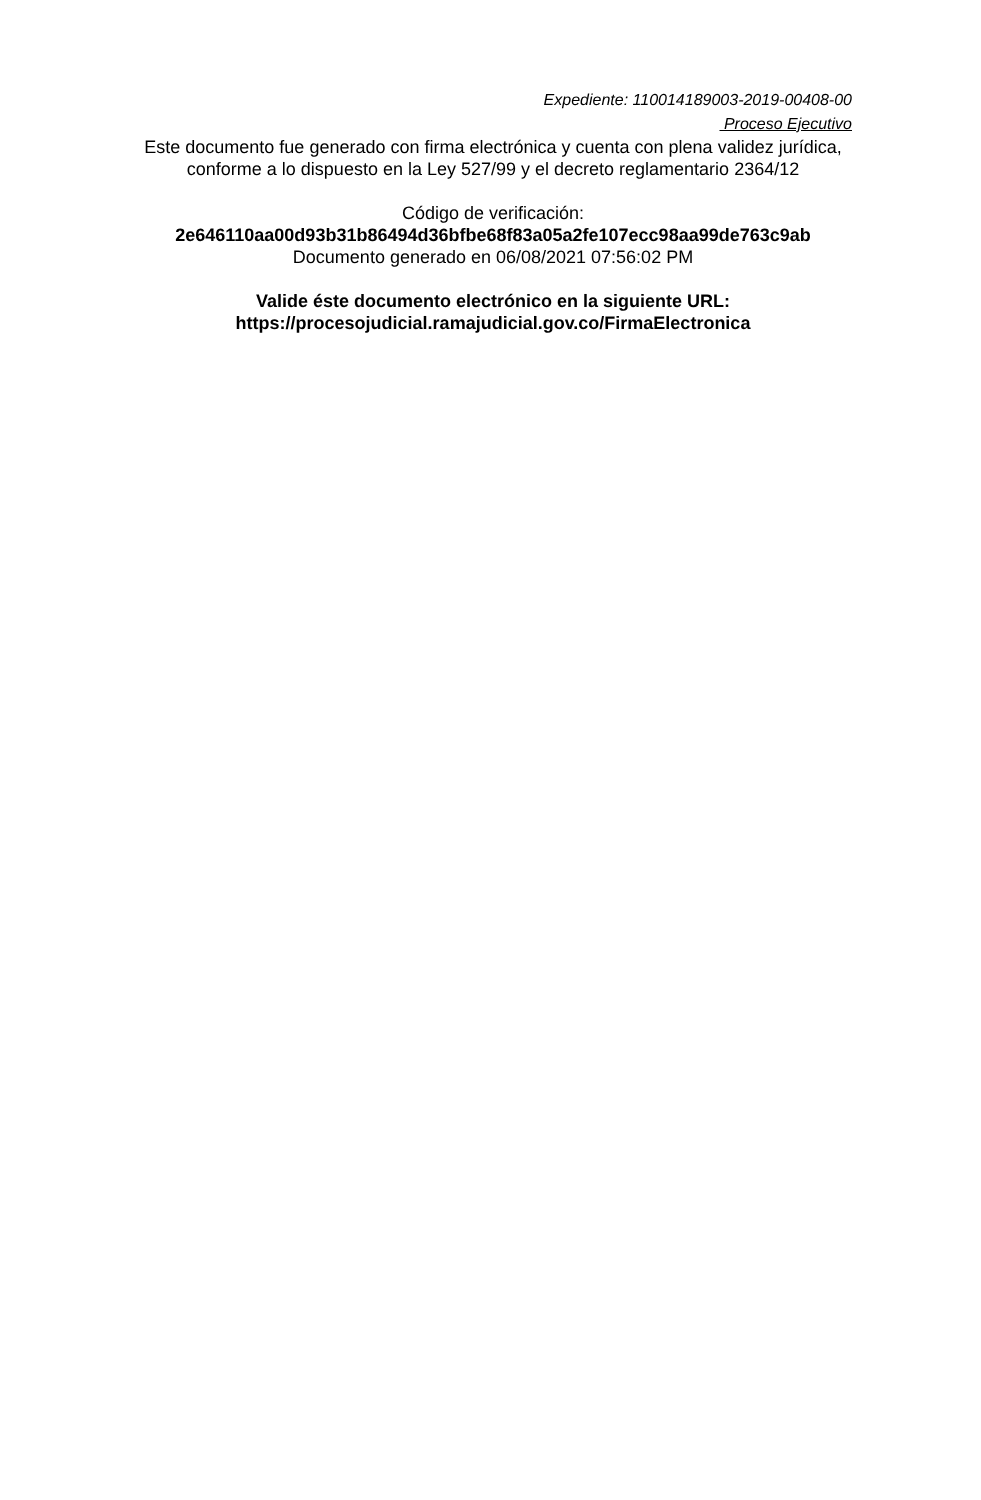Expediente: 110014189003-2019-00408-00
Proceso Ejecutivo
Este documento fue generado con firma electrónica y cuenta con plena validez jurídica, conforme a lo dispuesto en la Ley 527/99 y el decreto reglamentario 2364/12
Código de verificación:
2e646110aa00d93b31b86494d36bfbe68f83a05a2fe107ecc98aa99de763c9ab
Documento generado en 06/08/2021 07:56:02 PM
Valide éste documento electrónico en la siguiente URL: https://procesojudicial.ramajudicial.gov.co/FirmaElectronica